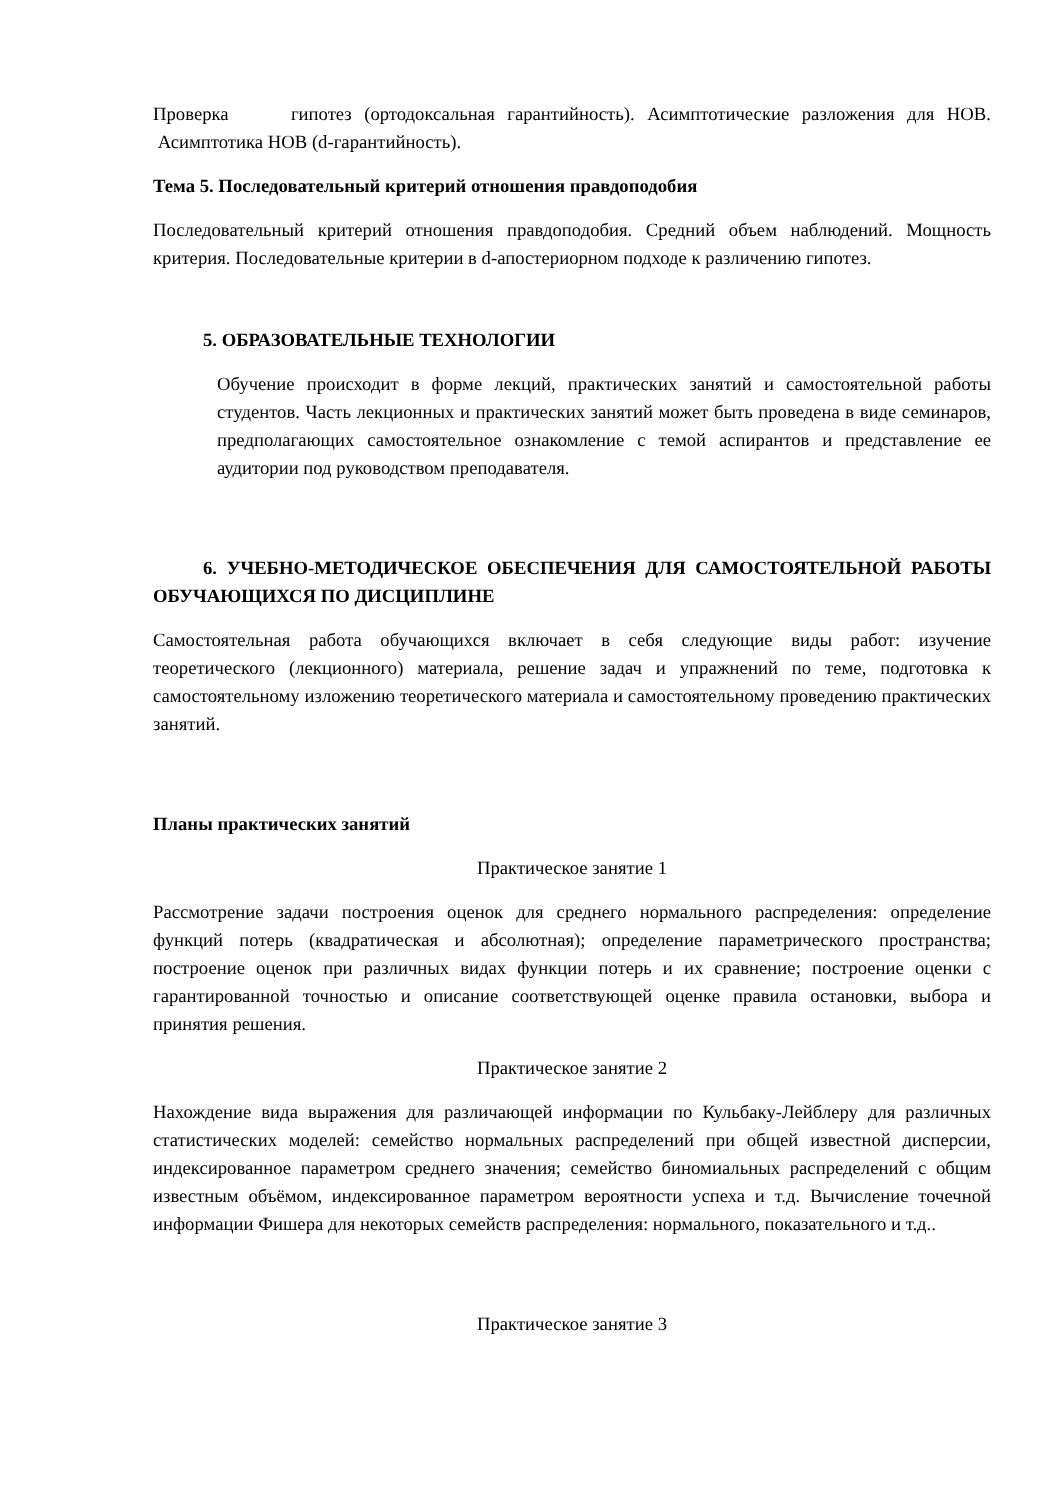Проверка гипотез (ортодоксальная гарантийность). Асимптотические разложения для НОВ. Асимптотика НОВ (d-гарантийность).
Тема 5. Последовательный критерий отношения правдоподобия
Последовательный критерий отношения правдоподобия. Средний объем наблюдений. Мощность критерия. Последовательные критерии в d-апостериорном подходе к различению гипотез.
5. ОБРАЗОВАТЕЛЬНЫЕ ТЕХНОЛОГИИ
Обучение происходит в форме лекций, практических занятий и самостоятельной работы студентов. Часть лекционных и практических занятий может быть проведена в виде семинаров, предполагающих самостоятельное ознакомление с темой аспирантов и представление ее аудитории под руководством преподавателя.
6. УЧЕБНО-МЕТОДИЧЕСКОЕ ОБЕСПЕЧЕНИЯ ДЛЯ САМОСТОЯТЕЛЬНОЙ РАБОТЫ ОБУЧАЮЩИХСЯ ПО ДИСЦИПЛИНЕ
Самостоятельная работа обучающихся включает в себя следующие виды работ: изучение теоретического (лекционного) материала, решение задач и упражнений по теме, подготовка к самостоятельному изложению теоретического материала и самостоятельному проведению практических занятий.
Планы практических занятий
Практическое занятие 1
Рассмотрение задачи построения оценок для среднего нормального распределения: определение функций потерь (квадратическая и абсолютная); определение параметрического пространства; построение оценок при различных видах функции потерь и их сравнение; построение оценки с гарантированной точностью и описание соответствующей оценке правила остановки, выбора и принятия решения.
Практическое занятие 2
Нахождение вида выражения для различающей информации по Кульбаку-Лейблеру для различных статистических моделей: семейство нормальных распределений при общей известной дисперсии, индексированное параметром среднего значения; семейство биномиальных распределений с общим известным объёмом, индексированное параметром вероятности успеха и т.д. Вычисление точечной информации Фишера для некоторых семейств распределения: нормального, показательного и т.д..
Практическое занятие 3